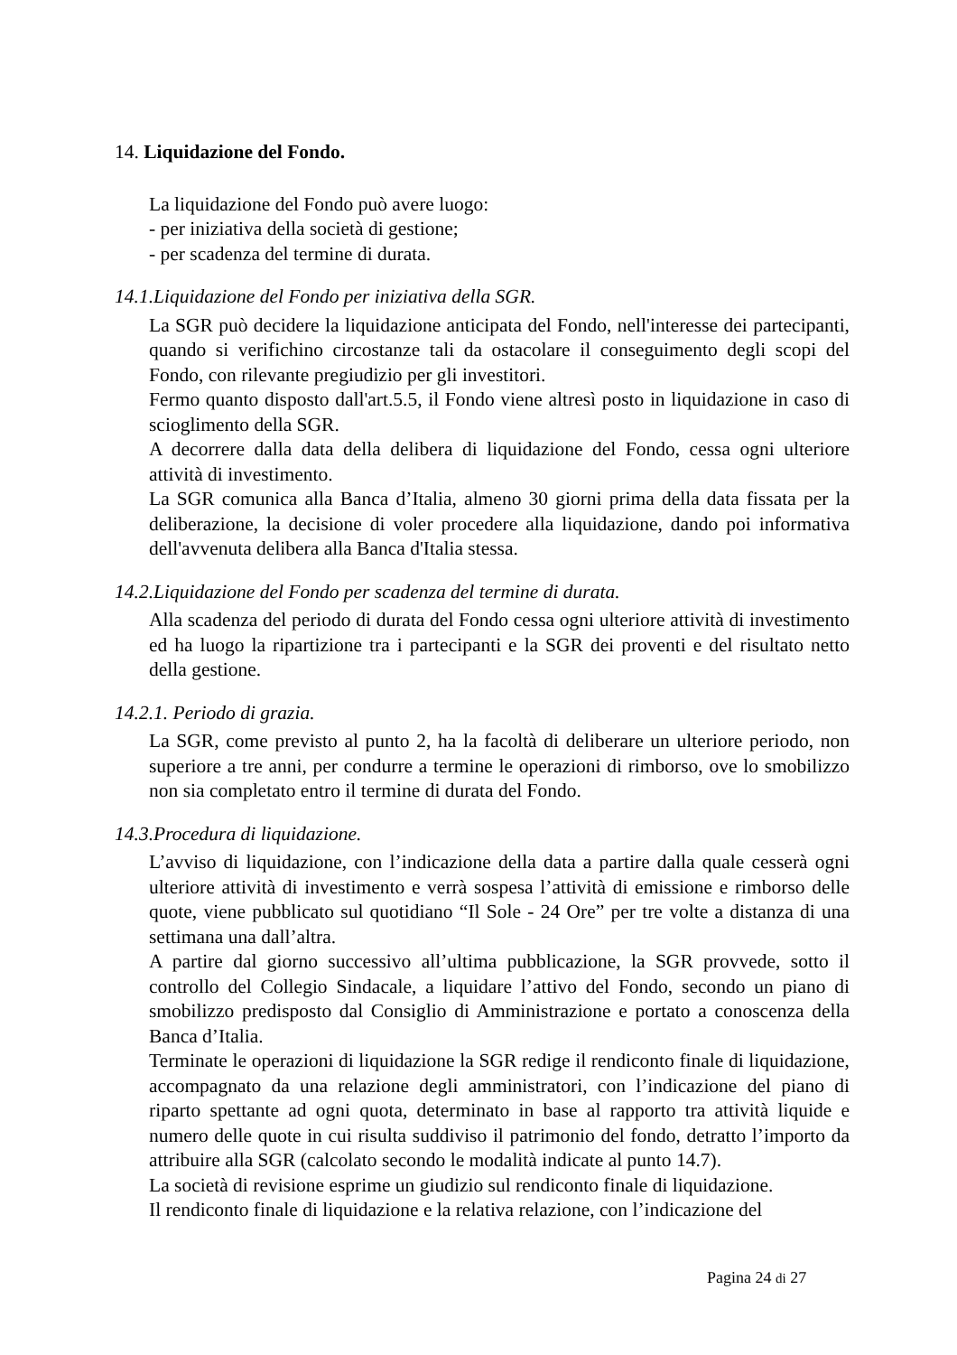14. Liquidazione del Fondo.
La liquidazione del Fondo può avere luogo:
- per iniziativa della società di gestione;
- per scadenza del termine di durata.
14.1.Liquidazione del Fondo per iniziativa della SGR.
La SGR può decidere la liquidazione anticipata del Fondo, nell'interesse dei partecipanti, quando si verifichino circostanze tali da ostacolare il conseguimento degli scopi del Fondo, con rilevante pregiudizio per gli investitori.
Fermo quanto disposto dall'art.5.5, il Fondo viene altresì posto in liquidazione in caso di scioglimento della SGR.
A decorrere dalla data della delibera di liquidazione del Fondo, cessa ogni ulteriore attività di investimento.
La SGR comunica alla Banca d’Italia, almeno 30 giorni prima della data fissata per la deliberazione, la decisione di voler procedere alla liquidazione, dando poi informativa dell'avvenuta delibera alla Banca d'Italia stessa.
14.2.Liquidazione del Fondo per scadenza del termine di durata.
Alla scadenza del periodo di durata del Fondo cessa ogni ulteriore attività di investimento ed ha luogo la ripartizione tra i partecipanti e la SGR dei proventi e del risultato netto della gestione.
14.2.1. Periodo di grazia.
La SGR, come previsto al punto 2, ha la facoltà di deliberare un ulteriore periodo, non superiore a tre anni, per condurre a termine le operazioni di rimborso, ove lo smobilizzo non sia completato entro il termine di durata del Fondo.
14.3.Procedura di liquidazione.
L’avviso di liquidazione, con l’indicazione della data a partire dalla quale cesserà ogni ulteriore attività di investimento e verrà sospesa l’attività di emissione e rimborso delle quote, viene pubblicato sul quotidiano “Il Sole - 24 Ore” per tre volte a distanza di una settimana una dall’altra.
A partire dal giorno successivo all’ultima pubblicazione, la SGR provvede, sotto il controllo del Collegio Sindacale, a liquidare l’attivo del Fondo, secondo un piano di smobilizzo predisposto dal Consiglio di Amministrazione e portato a conoscenza della Banca d’Italia.
Terminate le operazioni di liquidazione la SGR redige il rendiconto finale di liquidazione, accompagnato da una relazione degli amministratori, con l’indicazione del piano di riparto spettante ad ogni quota, determinato in base al rapporto tra attività liquide e numero delle quote in cui risulta suddiviso il patrimonio del fondo, detratto l’importo da attribuire alla SGR (calcolato secondo le modalità indicate al punto 14.7).
La società di revisione esprime un giudizio sul rendiconto finale di liquidazione.
Il rendiconto finale di liquidazione e la relativa relazione, con l’indicazione del
Pagina 24 di 27